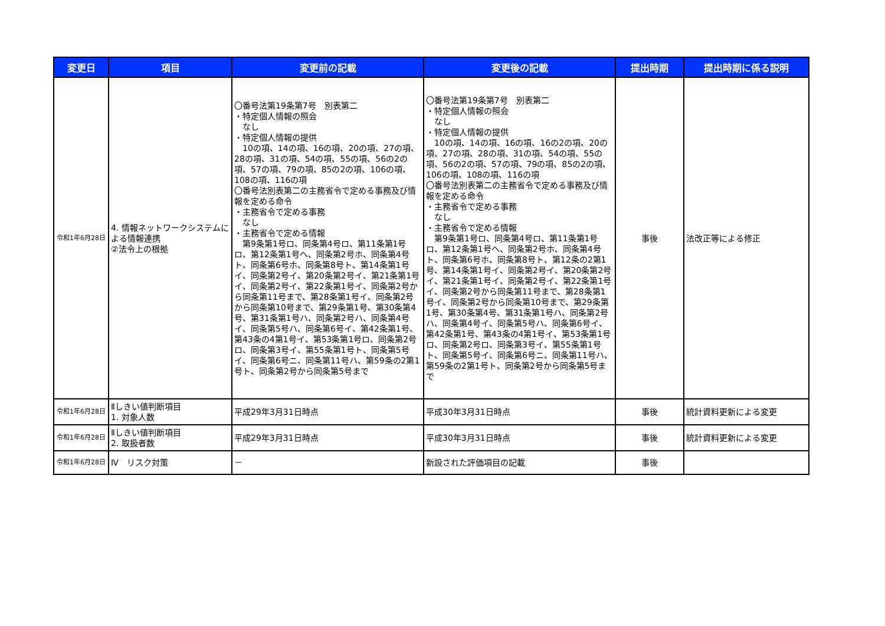| 変更日 | 項目 | 変更前の記載 | 変更後の記載 | 提出時期 | 提出時期に係る説明 |
| --- | --- | --- | --- | --- | --- |
| 令和1年6月28日 | 4. 情報ネットワークシステムによる情報連携 ②法令上の根拠 | 〇番号法第19条第7号 別表第二 ・特定個人情報の照会 なし ・特定個人情報の提供 10の項、14の項、16の項、20の項、27の項、28の項、31の項、54の項、55の項、56の2の項、57の項、79の項、85の2の項、106の項、108の項、116の項 〇番号法別表第二の主務省令で定める事務及び情報を定める命令 ・主務省令で定める事務 なし ・主務省令で定める情報 第9条第1号ロ、同条第4号ロ、第11条第1号ロ、第12条第1号ヘ、同条第2号ホ、同条第4号ト、同条第6号ホ、同条第8号ト、第14条第1号イ、同条第2号イ、第20条第2号イ、第21条第1号イ、同条第2号イ、第22条第1号イ、同条第2号から同条第11号まで、第28条第1号イ、同条第2号から同条第10号まで、第29条第1号、第30条第4号、第31条第1号ハ、同条第2号ハ、同条第4号イ、同条第5号ハ、同条第6号イ、第42条第1号、第43条の4第1号イ、第53条第1号ロ、同条第2号ロ、同条第3号イ、第55条第1号ト、同条第5号イ、同条第6号ニ、同条第11号ハ、第59条の2第1号ト、同条第2号から同条第5号まで | 〇番号法第19条第7号 別表第二 ・特定個人情報の照会 なし ・特定個人情報の提供 10の項、14の項、16の項、16の2の項、20の項、27の項、28の項、31の項、54の項、55の項、56の2の項、57の項、79の項、85の2の項、106の項、108の項、116の項 〇番号法別表第二の主務省令で定める事務及び情報を定める命令 ・主務省令で定める事務 なし ・主務省令で定める情報 第9条第1号ロ、同条第4号ロ、第11条第1号ロ、第12条第1号ヘ、同条第2号ホ、同条第4号ト、同条第6号ホ、同条第8号ト、第12条の2第1号、第14条第1号イ、同条第2号イ、第20条第2号イ、第21条第1号イ、同条第2号イ、第22条第1号イ、同条第2号から同条第11号まで、第28条第1号イ、同条第2号から同条第10号まで、第29条第1号、第30条第4号、第31条第1号ハ、同条第2号ハ、同条第4号イ、同条第5号ハ、同条第6号イ、第42条第1号、第43条の4第1号イ、第53条第1号ロ、同条第2号ロ、同条第3号イ、第55条第1号ト、同条第5号イ、同条第6号ニ、同条第11号ハ、第59条の2第1号ト、同条第2号から同条第5号まで | 事後 | 法改正等による修正 |
| 令和1年6月28日 | Ⅱしきい値判断項目 1. 対象人数 | 平成29年3月31日時点 | 平成30年3月31日時点 | 事後 | 統計資料更新による変更 |
| 令和1年6月28日 | Ⅱしきい値判断項目 2. 取扱者数 | 平成29年3月31日時点 | 平成30年3月31日時点 | 事後 | 統計資料更新による変更 |
| 令和1年6月28日 | Ⅳ リスク対策 | － | 新設された評価項目の記載 | 事後 | |